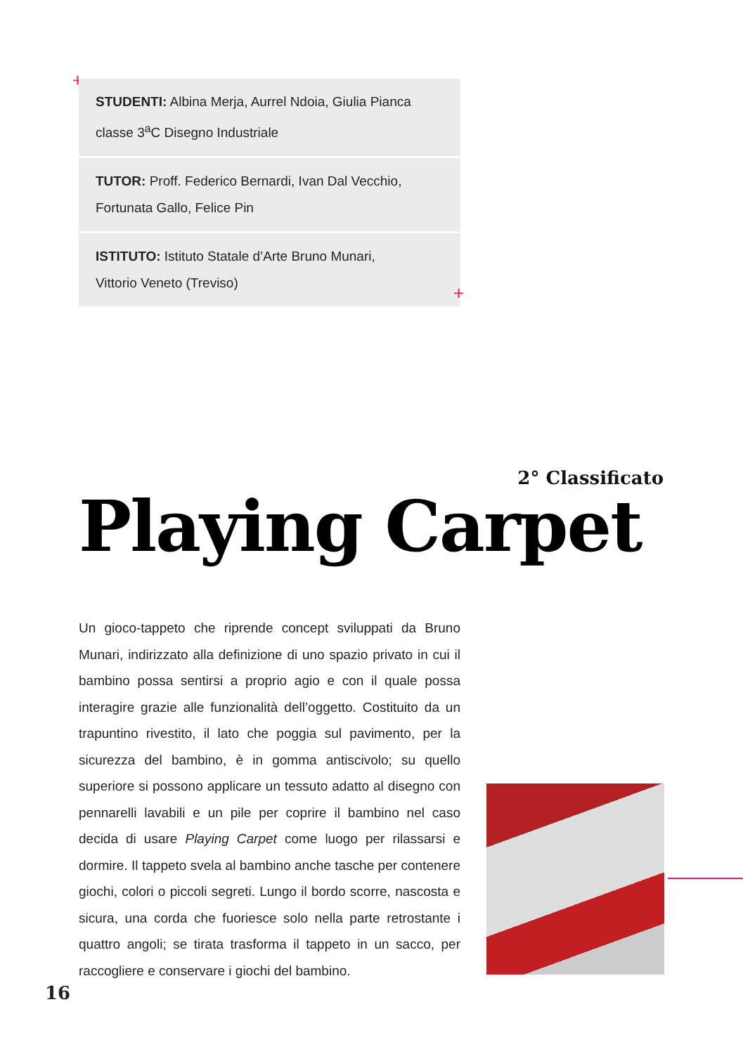+
STUDENTI: Albina Merja, Aurrel Ndoia, Giulia Pianca
classe 3<sup>a</sup>C Disegno Industriale
TUTOR: Proff. Federico Bernardi, Ivan Dal Vecchio,
Fortunata Gallo, Felice Pin
ISTITUTO: Istituto Statale d’Arte Bruno Munari,
Vittorio Veneto (Treviso)
+
2° Classificato
Playing Carpet
Un gioco-tappeto che riprende concept sviluppati da Bruno Munari, indirizzato alla definizione di uno spazio privato in cui il bambino possa sentirsi a proprio agio e con il quale possa interagire grazie alle funzionalità dell’oggetto. Costituito da un trapuntino rivestito, il lato che poggia sul pavimento, per la sicurezza del bambino, è in gomma antiscivolo; su quello superiore si possono applicare un tessuto adatto al disegno con pennarelli lavabili e un pile per coprire il bambino nel caso decida di usare Playing Carpet come luogo per rilassarsi e dormire. Il tappeto svela al bambino anche tasche per contenere giochi, colori o piccoli segreti. Lungo il bordo scorre, nascosta e sicura, una corda che fuoriesce solo nella parte retrostante i quattro angoli; se tirata trasforma il tappeto in un sacco, per raccogliere e conservare i giochi del bambino.
16